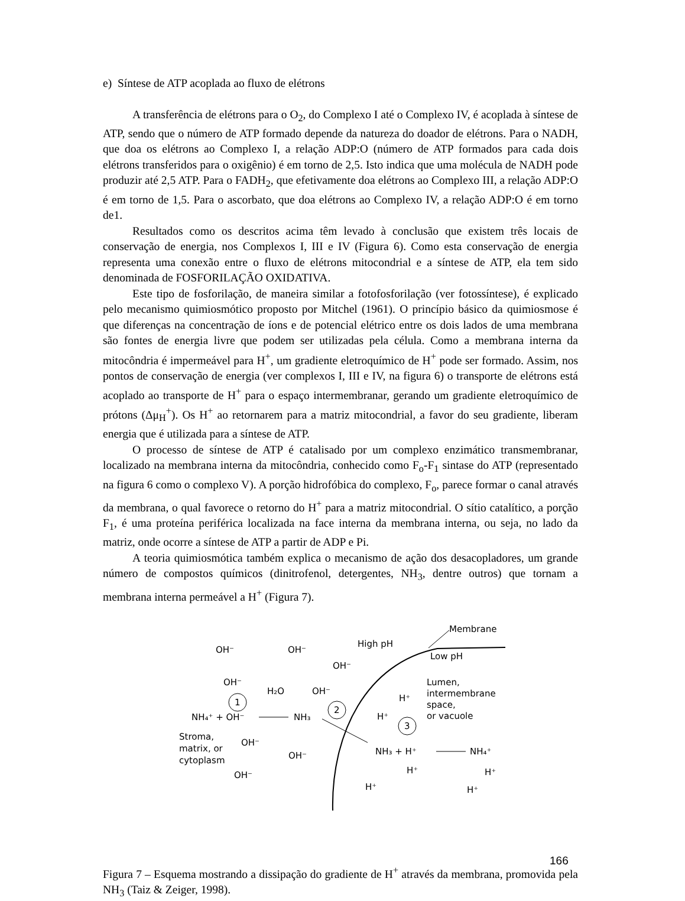e) Síntese de ATP acoplada ao fluxo de elétrons
A transferência de elétrons para o O<sub>2</sub>, do Complexo I até o Complexo IV, é acoplada à síntese de ATP, sendo que o número de ATP formado depende da natureza do doador de elétrons. Para o NADH, que doa os elétrons ao Complexo I, a relação ADP:O (número de ATP formados para cada dois elétrons transferidos para o oxigênio) é em torno de 2,5. Isto indica que uma molécula de NADH pode produzir até 2,5 ATP. Para o FADH<sub>2</sub>, que efetivamente doa elétrons ao Complexo III, a relação ADP:O é em torno de 1,5. Para o ascorbato, que doa elétrons ao Complexo IV, a relação ADP:O é em torno de1.
Resultados como os descritos acima têm levado à conclusão que existem três locais de conservação de energia, nos Complexos I, III e IV (Figura 6). Como esta conservação de energia representa uma conexão entre o fluxo de elétrons mitocondrial e a síntese de ATP, ela tem sido denominada de FOSFORILAÇÃO OXIDATIVA.
Este tipo de fosforilação, de maneira similar a fotofosforilação (ver fotossíntese), é explicado pelo mecanismo quimiosmótico proposto por Mitchel (1961). O princípio básico da quimiosmose é que diferenças na concentração de íons e de potencial elétrico entre os dois lados de uma membrana são fontes de energia livre que podem ser utilizadas pela célula. Como a membrana interna da mitocôndria é impermeável para H<sup>+</sup>, um gradiente eletroquímico de H<sup>+</sup> pode ser formado. Assim, nos pontos de conservação de energia (ver complexos I, III e IV, na figura 6) o transporte de elétrons está acoplado ao transporte de H<sup>+</sup> para o espaço intermembranar, gerando um gradiente eletroquímico de prótons (Δμ<sub>H</sub><sup>+</sup>). Os H<sup>+</sup> ao retornarem para a matriz mitocondrial, a favor do seu gradiente, liberam energia que é utilizada para a síntese de ATP.
O processo de síntese de ATP é catalisado por um complexo enzimático transmembranar, localizado na membrana interna da mitocôndria, conhecido como F<sub>o</sub>-F<sub>1</sub> sintase do ATP (representado na figura 6 como o complexo V). A porção hidrofóbica do complexo, F<sub>o</sub>, parece formar o canal através da membrana, o qual favorece o retorno do H<sup>+</sup> para a matriz mitocondrial. O sítio catalítico, a porção F<sub>1</sub>, é uma proteína periférica localizada na face interna da membrana interna, ou seja, no lado da matriz, onde ocorre a síntese de ATP a partir de ADP e Pi.
A teoria quimiosmótica também explica o mecanismo de ação dos desacopladores, um grande número de compostos químicos (dinitrofenol, detergentes, NH<sub>3</sub>, dentre outros) que tornam a membrana interna permeável a H<sup>+</sup> (Figura 7).
Membrane
High pH
Low pH
OH⁻
OH⁻
OH⁻
OH⁻
H₂O
OH⁻
Lumen,
intermembrane
space,
or vacuole
H⁺
H⁺
1
2
3
NH₄⁺ + OH⁻
NH₃
Stroma,
matrix, or
cytoplasm
OH⁻
OH⁻
OH⁻
NH₃ + H⁺
NH₄⁺
H⁺
H⁺
H⁺
H⁺
Figura 7 – Esquema mostrando a dissipação do gradiente de H<sup>+</sup> através da membrana, promovida pela NH<sub>3</sub> (Taiz & Zeiger, 1998).
166